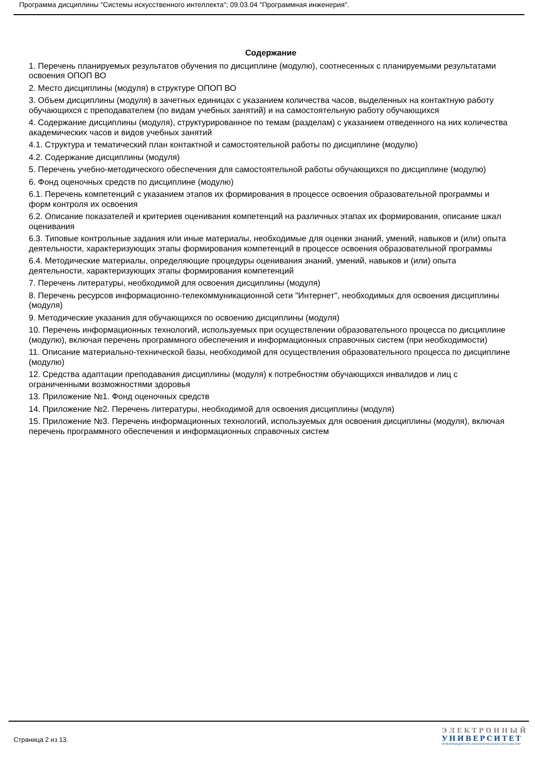Программа дисциплины "Системы искусственного интеллекта"; 09.03.04 "Программная инженерия".
Содержание
1. Перечень планируемых результатов обучения по дисциплине (модулю), соотнесенных с планируемыми результатами освоения ОПОП ВО
2. Место дисциплины (модуля) в структуре ОПОП ВО
3. Объем дисциплины (модуля) в зачетных единицах с указанием количества часов, выделенных на контактную работу обучающихся с преподавателем (по видам учебных занятий) и на самостоятельную работу обучающихся
4. Содержание дисциплины (модуля), структурированное по темам (разделам) с указанием отведенного на них количества академических часов и видов учебных занятий
4.1. Структура и тематический план контактной и самостоятельной работы по дисциплине (модулю)
4.2. Содержание дисциплины (модуля)
5. Перечень учебно-методического обеспечения для самостоятельной работы обучающихся по дисциплине (модулю)
6. Фонд оценочных средств по дисциплине (модулю)
6.1. Перечень компетенций с указанием этапов их формирования в процессе освоения образовательной программы и форм контроля их освоения
6.2. Описание показателей и критериев оценивания компетенций на различных этапах их формирования, описание шкал оценивания
6.3. Типовые контрольные задания или иные материалы, необходимые для оценки знаний, умений, навыков и (или) опыта деятельности, характеризующих этапы формирования компетенций в процессе освоения образовательной программы
6.4. Методические материалы, определяющие процедуры оценивания знаний, умений, навыков и (или) опыта деятельности, характеризующих этапы формирования компетенций
7. Перечень литературы, необходимой для освоения дисциплины (модуля)
8. Перечень ресурсов информационно-телекоммуникационной сети "Интернет", необходимых для освоения дисциплины (модуля)
9. Методические указания для обучающихся по освоению дисциплины (модуля)
10. Перечень информационных технологий, используемых при осуществлении образовательного процесса по дисциплине (модулю), включая перечень программного обеспечения и информационных справочных систем (при необходимости)
11. Описание материально-технической базы, необходимой для осуществления образовательного процесса по дисциплине (модулю)
12. Средства адаптации преподавания дисциплины (модуля) к потребностям обучающихся инвалидов и лиц с ограниченными возможностями здоровья
13. Приложение №1. Фонд оценочных средств
14. Приложение №2. Перечень литературы, необходимой для освоения дисциплины (модуля)
15. Приложение №3. Перечень информационных технологий, используемых для освоения дисциплины (модуля), включая перечень программного обеспечения и информационных справочных систем
Страница 2 из 13.
ЭЛЕКТРОННЫЙ
УНИВЕРСИТЕТ
ИНФОРМАЦИОННО-АНАЛИТИЧЕСКАЯ СИСТЕМА КФУ